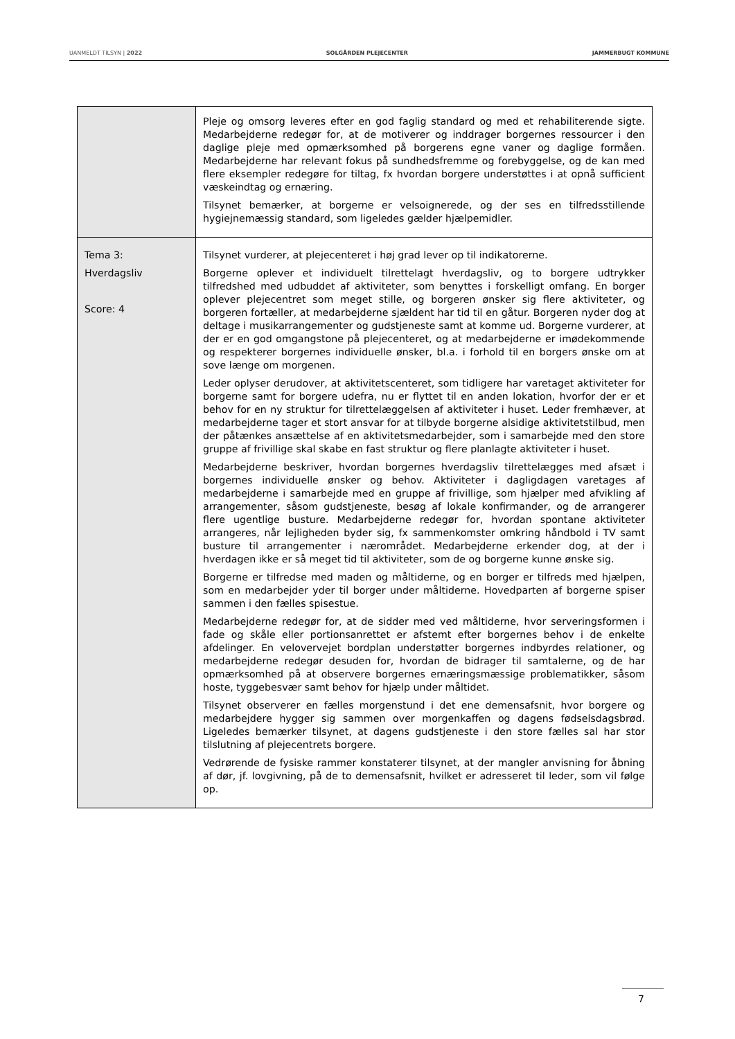UANMELDT TILSYN | 2022 SOLGÅRDEN PLEJECENTER JAMMERBUGT KOMMUNE
| | Pleje og omsorg leveres efter en god faglig standard og med et rehabiliterende sigte. Medarbejderne redegør for, at de motiverer og inddrager borgernes ressourcer i den daglige pleje med opmærksomhed på borgerens egne vaner og daglige formåen. Medarbejderne har relevant fokus på sundhedsfremme og forebyggelse, og de kan med flere eksempler redegøre for tiltag, fx hvordan borgere understøttes i at opnå sufficient væskeindtag og ernæring. Tilsynet bemærker, at borgerne er velsoignerede, og der ses en tilfredsstillende hygiejnemæssig standard, som ligeledes gælder hjælpemidler. |
| Tema 3: Hverdagsliv Score: 4 | Tilsynet vurderer, at plejecenteret i høj grad lever op til indikatorerne. Borgerne oplever et individuelt tilrettelagt hverdagsliv, og to borgere udtrykker tilfredshed med udbuddet af aktiviteter, som benyttes i forskelligt omfang. En borger oplever plejecentret som meget stille, og borgeren ønsker sig flere aktiviteter, og borgeren fortæller, at medarbejderne sjældent har tid til en gåtur. Borgeren nyder dog at deltage i musikarrangementer og gudstjeneste samt at komme ud. Borgerne vurderer, at der er en god omgangstone på plejecenteret, og at medarbejderne er imødekommende og respekterer borgernes individuelle ønsker, bl.a. i forhold til en borgers ønske om at sove længe om morgenen. Leder oplyser derudover, at aktivitetscenteret, som tidligere har varetaget aktiviteter for borgerne samt for borgere udefra, nu er flyttet til en anden lokation, hvorfor der er et behov for en ny struktur for tilrettelæggelsen af aktiviteter i huset. Leder fremhæver, at medarbejderne tager et stort ansvar for at tilbyde borgerne alsidige aktivitetstilbud, men der påtænkes ansættelse af en aktivitetsmedarbejder, som i samarbejde med den store gruppe af frivillige skal skabe en fast struktur og flere planlagte aktiviteter i huset. Medarbejderne beskriver, hvordan borgernes hverdagsliv tilrettelægges med afsæt i borgernes individuelle ønsker og behov. Aktiviteter i dagligdagen varetages af medarbejderne i samarbejde med en gruppe af frivillige, som hjælper med afvikling af arrangementer, såsom gudstjeneste, besøg af lokale konfirmander, og de arrangerer flere ugentlige busture. Medarbejderne redegør for, hvordan spontane aktiviteter arrangeres, når lejligheden byder sig, fx sammenkomster omkring håndbold i TV samt busture til arrangementer i nærområdet. Medarbejderne erkender dog, at der i hverdagen ikke er så meget tid til aktiviteter, som de og borgerne kunne ønske sig. Borgerne er tilfredse med maden og måltiderne, og en borger er tilfreds med hjælpen, som en medarbejder yder til borger under måltiderne. Hovedparten af borgerne spiser sammen i den fælles spisestue. Medarbejderne redegør for, at de sidder med ved måltiderne, hvor serveringsformen i fade og skåle eller portionsanrettet er afstemt efter borgernes behov i de enkelte afdelinger. En velovervejet bordplan understøtter borgernes indbyrdes relationer, og medarbejderne redegør desuden for, hvordan de bidrager til samtalerne, og de har opmærksomhed på at observere borgernes ernæringsmæssige problematikker, såsom hoste, tyggebesvær samt behov for hjælp under måltidet. Tilsynet observerer en fælles morgenstund i det ene demensafsnit, hvor borgere og medarbejdere hygger sig sammen over morgenkaffen og dagens fødselsdagsbrød. Ligeledes bemærker tilsynet, at dagens gudstjeneste i den store fælles sal har stor tilslutning af plejecentrets borgere. Vedrørende de fysiske rammer konstaterer tilsynet, at der mangler anvisning for åbning af dør, jf. lovgivning, på de to demensafsnit, hvilket er adresseret til leder, som vil følge op. |
7